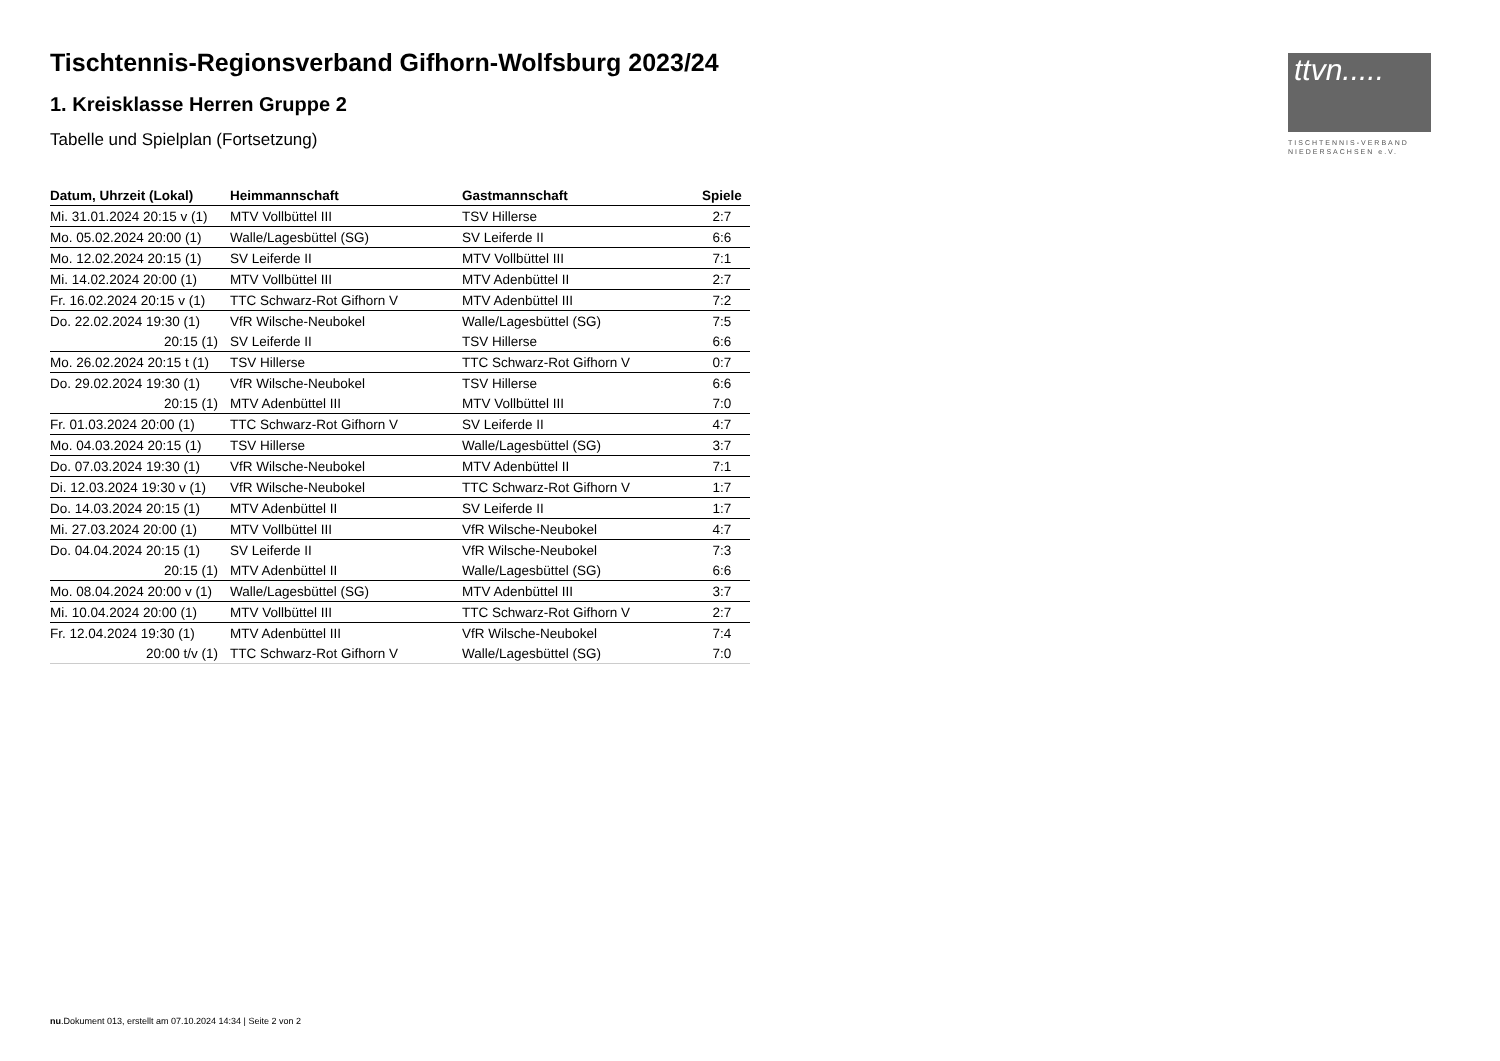Tischtennis-Regionsverband Gifhorn-Wolfsburg 2023/24
1. Kreisklasse Herren Gruppe 2
Tabelle und Spielplan (Fortsetzung)
| Datum, Uhrzeit (Lokal) | Heimmannschaft | Gastmannschaft | Spiele |
| --- | --- | --- | --- |
| Mi. 31.01.2024 20:15 v (1) | MTV Vollbüttel III | TSV Hillerse | 2:7 |
| Mo. 05.02.2024 20:00 (1) | Walle/Lagesbüttel (SG) | SV Leiferde II | 6:6 |
| Mo. 12.02.2024 20:15 (1) | SV Leiferde II | MTV Vollbüttel III | 7:1 |
| Mi. 14.02.2024 20:00 (1) | MTV Vollbüttel III | MTV Adenbüttel II | 2:7 |
| Fr. 16.02.2024 20:15 v (1) | TTC Schwarz-Rot Gifhorn V | MTV Adenbüttel III | 7:2 |
| Do. 22.02.2024 19:30 (1) | VfR Wilsche-Neubokel | Walle/Lagesbüttel (SG) | 7:5 |
| 20:15 (1) | SV Leiferde II | TSV Hillerse | 6:6 |
| Mo. 26.02.2024 20:15 t (1) | TSV Hillerse | TTC Schwarz-Rot Gifhorn V | 0:7 |
| Do. 29.02.2024 19:30 (1) | VfR Wilsche-Neubokel | TSV Hillerse | 6:6 |
| 20:15 (1) | MTV Adenbüttel III | MTV Vollbüttel III | 7:0 |
| Fr. 01.03.2024 20:00 (1) | TTC Schwarz-Rot Gifhorn V | SV Leiferde II | 4:7 |
| Mo. 04.03.2024 20:15 (1) | TSV Hillerse | Walle/Lagesbüttel (SG) | 3:7 |
| Do. 07.03.2024 19:30 (1) | VfR Wilsche-Neubokel | MTV Adenbüttel II | 7:1 |
| Di. 12.03.2024 19:30 v (1) | VfR Wilsche-Neubokel | TTC Schwarz-Rot Gifhorn V | 1:7 |
| Do. 14.03.2024 20:15 (1) | MTV Adenbüttel II | SV Leiferde II | 1:7 |
| Mi. 27.03.2024 20:00 (1) | MTV Vollbüttel III | VfR Wilsche-Neubokel | 4:7 |
| Do. 04.04.2024 20:15 (1) | SV Leiferde II | VfR Wilsche-Neubokel | 7:3 |
| 20:15 (1) | MTV Adenbüttel II | Walle/Lagesbüttel (SG) | 6:6 |
| Mo. 08.04.2024 20:00 v (1) | Walle/Lagesbüttel (SG) | MTV Adenbüttel III | 3:7 |
| Mi. 10.04.2024 20:00 (1) | MTV Vollbüttel III | TTC Schwarz-Rot Gifhorn V | 2:7 |
| Fr. 12.04.2024 19:30 (1) | MTV Adenbüttel III | VfR Wilsche-Neubokel | 7:4 |
| 20:00 t/v (1) | TTC Schwarz-Rot Gifhorn V | Walle/Lagesbüttel (SG) | 7:0 |
ttvn.....
TISCHTENNIS-VERBAND
NIEDERSACHSEN e.V.
nu.Dokument 013, erstellt am 07.10.2024 14:34 | Seite 2 von 2